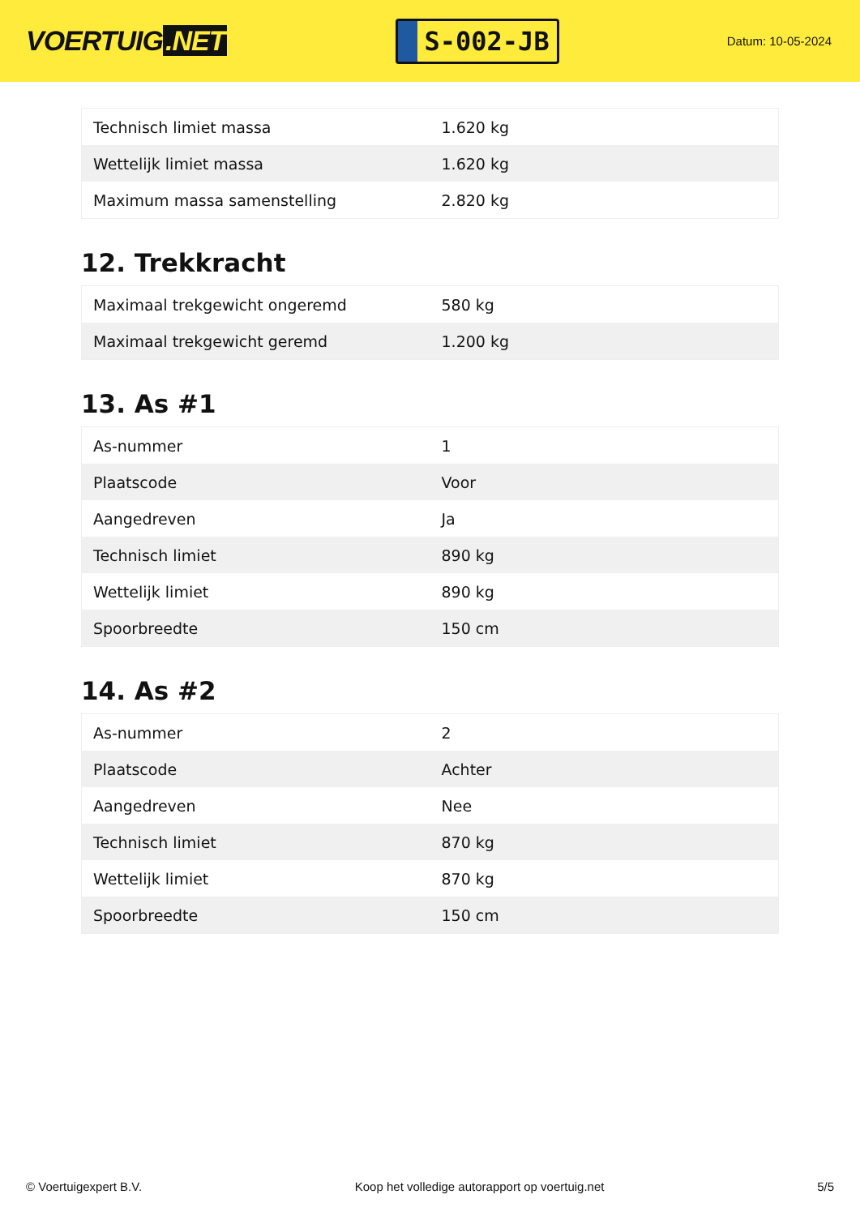VOERTUIG.NET
S-002-JB
Datum: 10-05-2024
| Technisch limiet massa | 1.620 kg |
| Wettelijk limiet massa | 1.620 kg |
| Maximum massa samenstelling | 2.820 kg |
12. Trekkracht
| Maximaal trekgewicht ongeremd | 580 kg |
| Maximaal trekgewicht geremd | 1.200 kg |
13. As #1
| As-nummer | 1 |
| Plaatscode | Voor |
| Aangedreven | Ja |
| Technisch limiet | 890 kg |
| Wettelijk limiet | 890 kg |
| Spoorbreedte | 150 cm |
14. As #2
| As-nummer | 2 |
| Plaatscode | Achter |
| Aangedreven | Nee |
| Technisch limiet | 870 kg |
| Wettelijk limiet | 870 kg |
| Spoorbreedte | 150 cm |
© Voertuigexpert B.V. Koop het volledige autorapport op voertuig.net 5/5